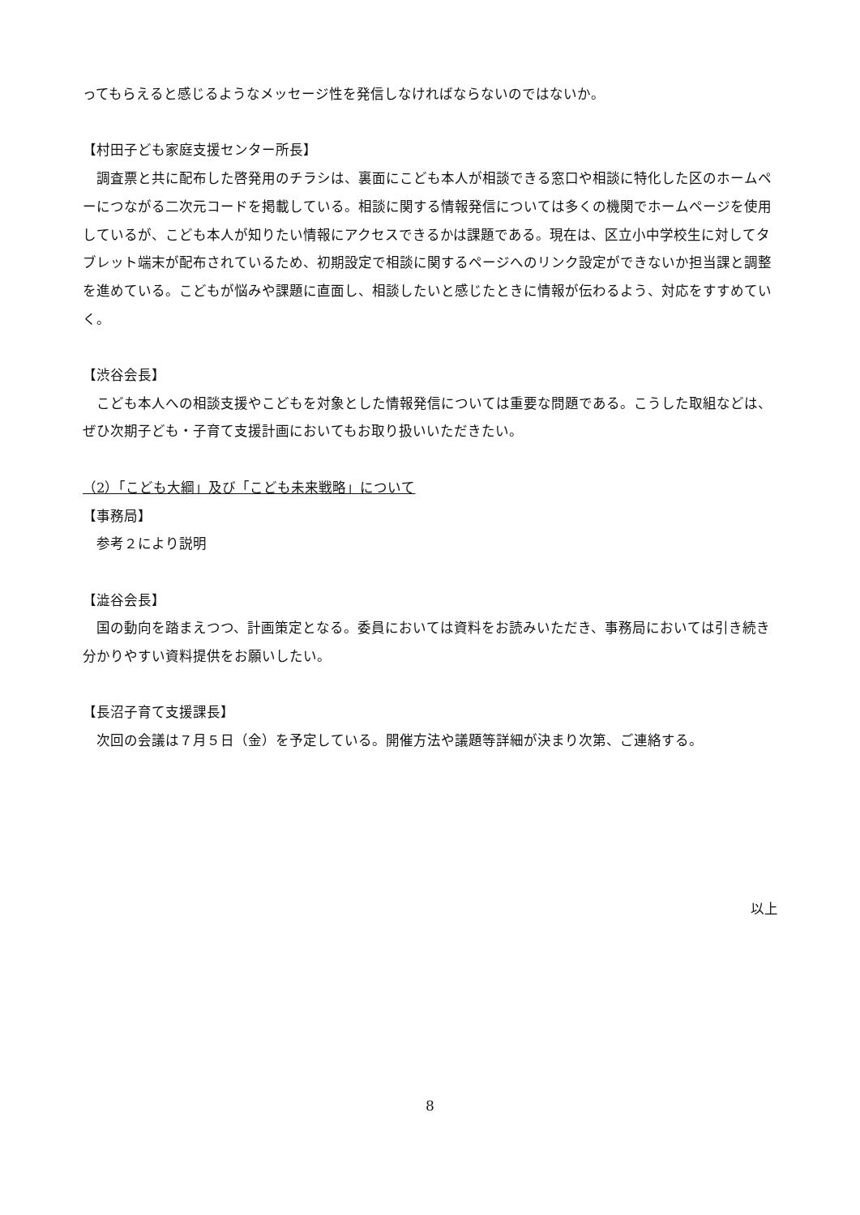ってもらえると感じるようなメッセージ性を発信しなければならないのではないか。
【村田子ども家庭支援センター所長】
　調査票と共に配布した啓発用のチラシは、裏面にこども本人が相談できる窓口や相談に特化した区のホームペーにつながる二次元コードを掲載している。相談に関する情報発信については多くの機関でホームページを使用しているが、こども本人が知りたい情報にアクセスできるかは課題である。現在は、区立小中学校生に対してタブレット端末が配布されているため、初期設定で相談に関するページへのリンク設定ができないか担当課と調整を進めている。こどもが悩みや課題に直面し、相談したいと感じたときに情報が伝わるよう、対応をすすめていく。
【渋谷会長】
　こども本人への相談支援やこどもを対象とした情報発信については重要な問題である。こうした取組などは、ぜひ次期子ども・子育て支援計画においてもお取り扱いいただきたい。
（2）「こども大綱」及び「こども未来戦略」について
【事務局】
　参考２により説明
【澁谷会長】
　国の動向を踏まえつつ、計画策定となる。委員においては資料をお読みいただき、事務局においては引き続き分かりやすい資料提供をお願いしたい。
【長沼子育て支援課長】
　次回の会議は７月５日（金）を予定している。開催方法や議題等詳細が決まり次第、ご連絡する。
以上
8